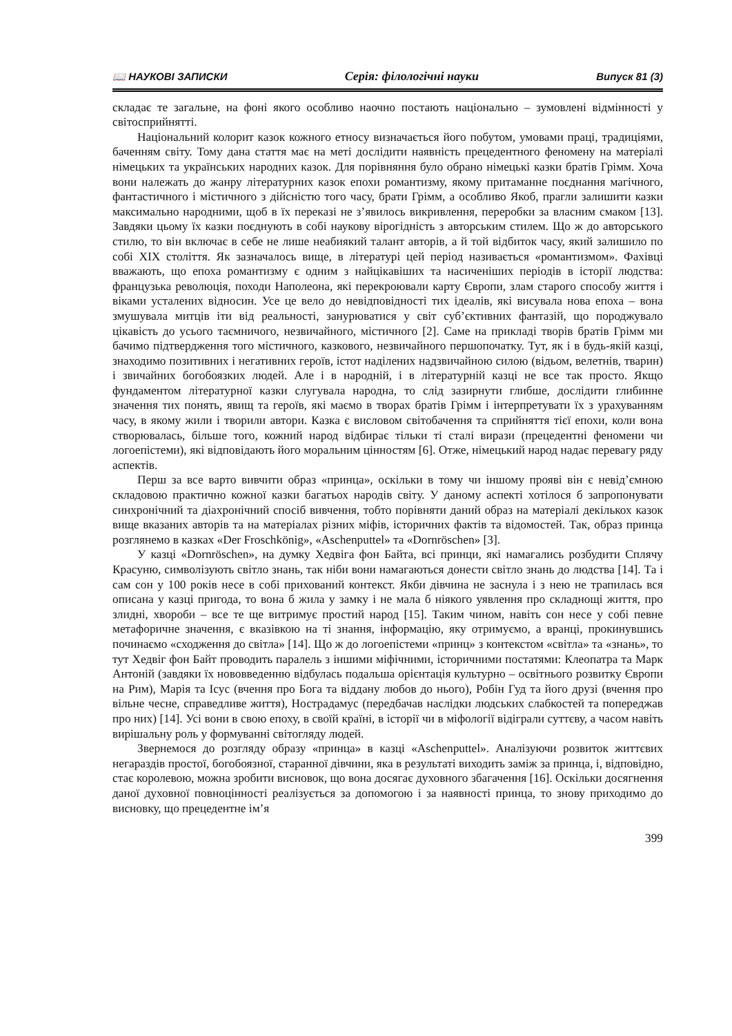📖 НАУКОВІ ЗАПИСКИ Серія: філологічні науки Випуск 81 (3)
складає те загальне, на фоні якого особливо наочно постають національно – зумовлені відмінності у світосприйнятті.
Національний колорит казок кожного етносу визначається його побутом, умовами праці, традиціями, баченням світу. Тому дана стаття має на меті дослідити наявність прецедентного феномену на матеріалі німецьких та українських народних казок. Для порівняння було обрано німецькі казки братів Грімм. Хоча вони належать до жанру літературних казок епохи романтизму, якому притаманне поєднання магічного, фантастичного і містичного з дійсністю того часу, брати Грімм, а особливо Якоб, прагли залишити казки максимально народними, щоб в їх переказі не з’явилось викривлення, переробки за власним смаком [13]. Завдяки цьому їх казки поєднують в собі наукову вірогідність з авторським стилем. Що ж до авторського стилю, то він включає в себе не лише неабиякий талант авторів, а й той відбиток часу, який залишило по собі XIX століття. Як зазначалось вище, в літературі цей період називається «романтизмом». Фахівці вважають, що епоха романтизму є одним з найцікавіших та насиченіших періодів в історії людства: французька революція, походи Наполеона, які перекроювали карту Європи, злам старого способу життя і віками усталених відносин. Усе це вело до невідповідності тих ідеалів, які висувала нова епоха – вона змушувала митців іти від реальності, занурюватися у світ суб’єктивних фантазій, що породжувало цікавість до усього таємничого, незвичайного, містичного [2]. Саме на прикладі творів братів Грімм ми бачимо підтвердження того містичного, казкового, незвичайного першопочатку. Тут, як і в будь-якій казці, знаходимо позитивних і негативних героїв, істот наділених надзвичайною силою (відьом, велетнів, тварин) і звичайних богобоязких людей. Але і в народній, і в літературній казці не все так просто. Якщо фундаментом літературної казки слугувала народна, то слід зазирнути глибше, дослідити глибинне значення тих понять, явищ та героїв, які маємо в творах братів Грімм і інтерпретувати їх з урахуванням часу, в якому жили і творили автори. Казка є висловом світобачення та сприйняття тієї епохи, коли вона створювалась, більше того, кожний народ відбирає тільки ті сталі вирази (прецедентні феномени чи логоепістеми), які відповідають його моральним цінностям [6]. Отже, німецький народ надає перевагу ряду аспектів.
Перш за все варто вивчити образ «принца», оскільки в тому чи іншому прояві він є невід’ємною складовою практично кожної казки багатьох народів світу. У даному аспекті хотілося б запропонувати синхронічний та діахронічний спосіб вивчення, тобто порівняти даний образ на матеріалі декількох казок вище вказаних авторів та на матеріалах різних міфів, історичних фактів та відомостей. Так, образ принца розглянемо в казках «Der Froschkönig», «Aschenputtel» та «Dornröschen» [3].
У казці «Dornröschen», на думку Хедвіга фон Байта, всі принци, які намагались розбудити Сплячу Красуню, символізують світло знань, так ніби вони намагаються донести світло знань до людства [14]. Та і сам сон у 100 років несе в собі прихований контекст. Якби дівчина не заснула і з нею не трапилась вся описана у казці пригода, то вона б жила у замку і не мала б ніякого уявлення про складнощі життя, про злидні, хвороби – все те ще витримує простий народ [15]. Таким чином, навіть сон несе у собі певне метафоричне значення, є вказівкою на ті знання, інформацію, яку отримуємо, а вранці, прокинувшись починаємо «сходження до світла» [14]. Що ж до логоепістеми «принц» з контекстом «світла» та «знань», то тут Хедвіг фон Байт проводить паралель з іншими міфічними, історичними постатями: Клеопатра та Марк Антоній (завдяки їх нововведенню відбулась подальша орієнтація культурно – освітнього розвитку Європи на Рим), Марія та Ісус (вчення про Бога та віддану любов до нього), Робін Гуд та його друзі (вчення про вільне чесне, справедливе життя), Нострадамус (передбачав наслідки людських слабкостей та попереджав про них) [14]. Усі вони в свою епоху, в своїй країні, в історії чи в міфології відіграли суттєву, а часом навіть вирішальну роль у формуванні світогляду людей.
Звернемося до розгляду образу «принца» в казці «Aschenputtel». Аналізуючи розвиток життєвих негараздів простої, богобоязної, старанної дівчини, яка в результаті виходить заміж за принца, і, відповідно, стає королевою, можна зробити висновок, що вона досягає духовного збагачення [16]. Оскільки досягнення даної духовної повноцінності реалізується за допомогою і за наявності принца, то знову приходимо до висновку, що прецедентне ім’я
399